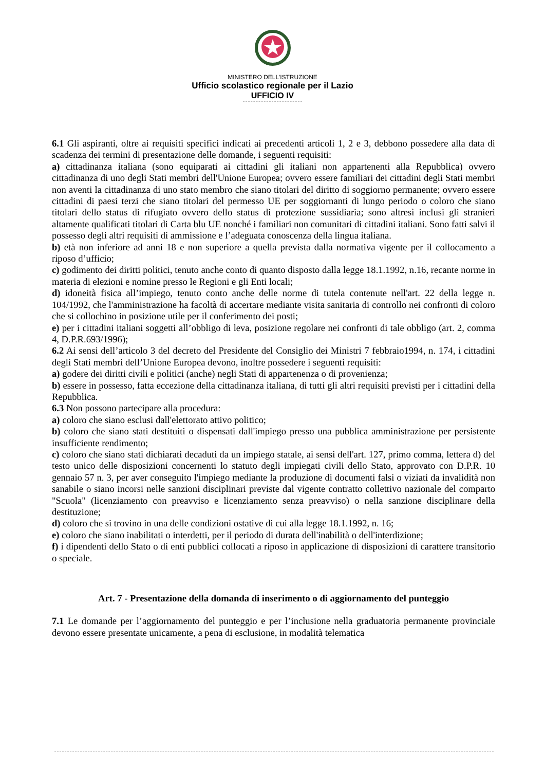MINISTERO DELL’ISTRUZIONE
Ufficio scolastico regionale per il Lazio
UFFICIO IV
6.1 Gli aspiranti, oltre ai requisiti specifici indicati ai precedenti articoli 1, 2 e 3, debbono possedere alla data di scadenza dei termini di presentazione delle domande, i seguenti requisiti:
a) cittadinanza italiana (sono equiparati ai cittadini gli italiani non appartenenti alla Repubblica) ovvero cittadinanza di uno degli Stati membri dell'Unione Europea; ovvero essere familiari dei cittadini degli Stati membri non aventi la cittadinanza di uno stato membro che siano titolari del diritto di soggiorno permanente; ovvero essere cittadini di paesi terzi che siano titolari del permesso UE per soggiornanti di lungo periodo o coloro che siano titolari dello status di rifugiato ovvero dello status di protezione sussidiaria; sono altresì inclusi gli stranieri altamente qualificati titolari di Carta blu UE nonché i familiari non comunitari di cittadini italiani. Sono fatti salvi il possesso degli altri requisiti di ammissione e l’adeguata conoscenza della lingua italiana.
b) età non inferiore ad anni 18 e non superiore a quella prevista dalla normativa vigente per il collocamento a riposo d’ufficio;
c) godimento dei diritti politici, tenuto anche conto di quanto disposto dalla legge 18.1.1992, n.16, recante norme in materia di elezioni e nomine presso le Regioni e gli Enti locali;
d) idoneità fisica all’impiego, tenuto conto anche delle norme di tutela contenute nell'art. 22 della legge n. 104/1992, che l'amministrazione ha facoltà di accertare mediante visita sanitaria di controllo nei confronti di coloro che si collochino in posizione utile per il conferimento dei posti;
e) per i cittadini italiani soggetti all’obbligo di leva, posizione regolare nei confronti di tale obbligo (art. 2, comma 4, D.P.R.693/1996);
6.2 Ai sensi dell’articolo 3 del decreto del Presidente del Consiglio dei Ministri 7 febbraio1994, n. 174, i cittadini degli Stati membri dell’Unione Europea devono, inoltre possedere i seguenti requisiti:
a) godere dei diritti civili e politici (anche) negli Stati di appartenenza o di provenienza;
b) essere in possesso, fatta eccezione della cittadinanza italiana, di tutti gli altri requisiti previsti per i cittadini della Repubblica.
6.3 Non possono partecipare alla procedura:
a) coloro che siano esclusi dall'elettorato attivo politico;
b) coloro che siano stati destituiti o dispensati dall'impiego presso una pubblica amministrazione per persistente insufficiente rendimento;
c) coloro che siano stati dichiarati decaduti da un impiego statale, ai sensi dell'art. 127, primo comma, lettera d) del testo unico delle disposizioni concernenti lo statuto degli impiegati civili dello Stato, approvato con D.P.R. 10 gennaio 57 n. 3, per aver conseguito l'impiego mediante la produzione di documenti falsi o viziati da invalidità non sanabile o siano incorsi nelle sanzioni disciplinari previste dal vigente contratto collettivo nazionale del comparto "Scuola" (licenziamento con preavviso e licenziamento senza preavviso) o nella sanzione disciplinare della destituzione;
d) coloro che si trovino in una delle condizioni ostative di cui alla legge 18.1.1992, n. 16;
e) coloro che siano inabilitati o interdetti, per il periodo di durata dell'inabilità o dell'interdizione;
f) i dipendenti dello Stato o di enti pubblici collocati a riposo in applicazione di disposizioni di carattere transitorio o speciale.
Art. 7 - Presentazione della domanda di inserimento o di aggiornamento del punteggio
7.1 Le domande per l’aggiornamento del punteggio e per l’inclusione nella graduatoria permanente provinciale devono essere presentate unicamente, a pena di esclusione, in modalità telematica